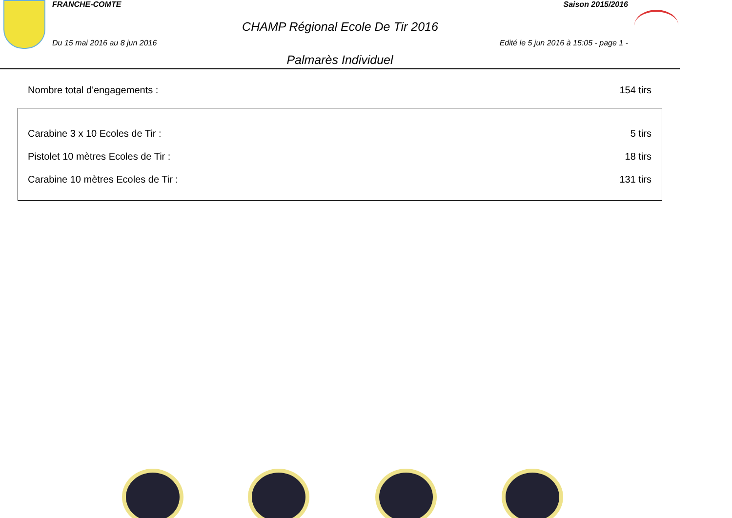FRANCHE-COMTE Saison 2015/2016
CHAMP Régional Ecole De Tir 2016
Du 15 mai 2016 au 8 jun 2016 Edité le 5 jun 2016 à 15:05 - page 1 -
Palmarès Individuel
Nombre total d'engagements : 154 tirs
| Carabine 3 x 10 Ecoles de Tir : | 5 tirs |
| Pistolet 10 mètres Ecoles de Tir : | 18 tirs |
| Carabine 10 mètres Ecoles de Tir : | 131 tirs |